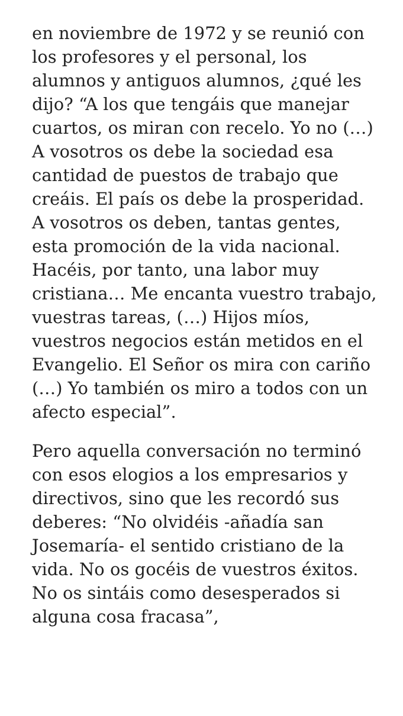en noviembre de 1972 y se reunió con los profesores y el personal, los alumnos y antiguos alumnos, ¿qué les dijo? “A los que tengáis que manejar cuartos, os miran con recelo. Yo no (…) A vosotros os debe la sociedad esa cantidad de puestos de trabajo que creáis. El país os debe la prosperidad. A vosotros os deben, tantas gentes, esta promoción de la vida nacional. Hacéis, por tanto, una labor muy cristiana… Me encanta vuestro trabajo, vuestras tareas, (…) Hijos míos, vuestros negocios están metidos en el Evangelio. El Señor os mira con cariño (…) Yo también os miro a todos con un afecto especial”.
Pero aquella conversación no terminó con esos elogios a los empresarios y directivos, sino que les recordó sus deberes: “No olvidéis -añadía san Josemaría- el sentido cristiano de la vida. No os gocéis de vuestros éxitos. No os sintáis como desesperados si alguna cosa fracasa”,